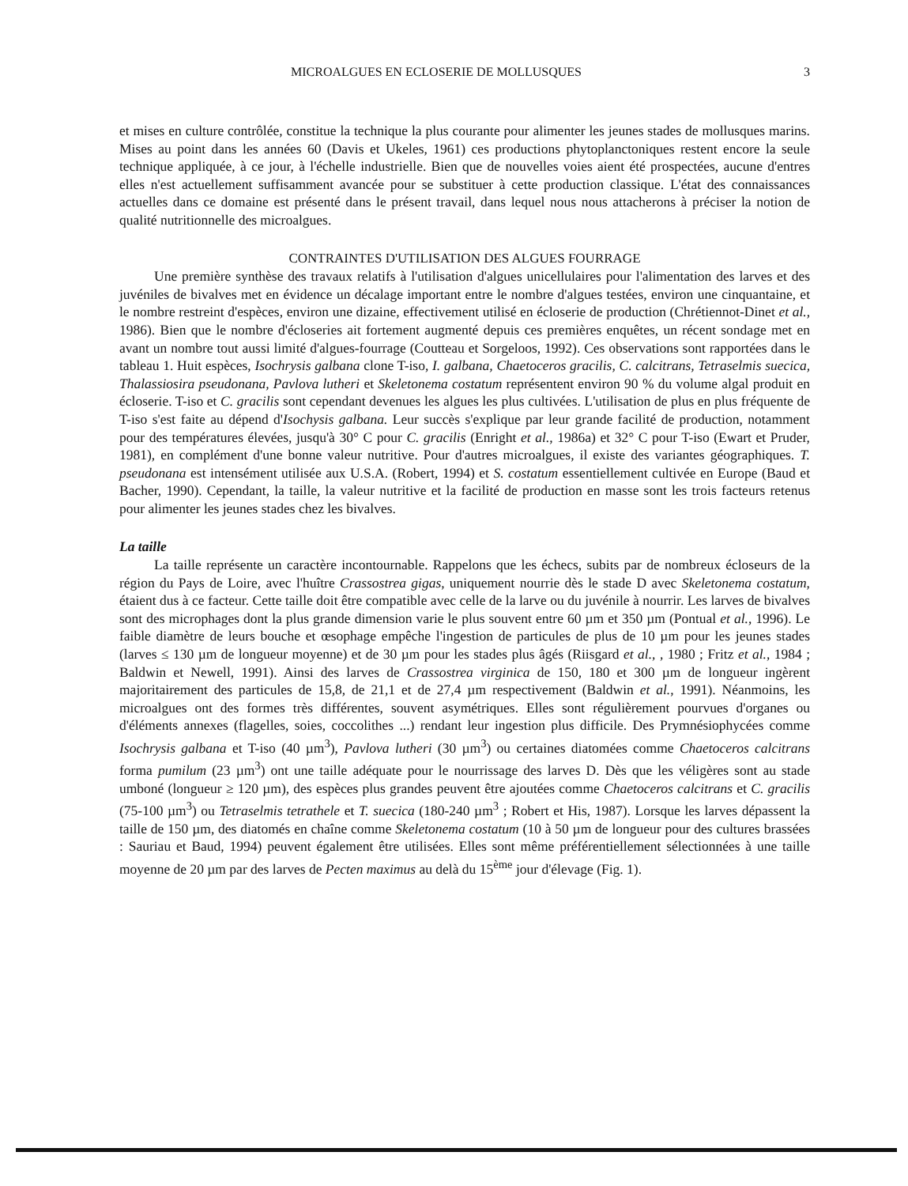MICROALGUES EN ECLOSERIE DE MOLLUSQUES 3
et mises en culture contrôlée, constitue la technique la plus courante pour alimenter les jeunes stades de mollusques marins. Mises au point dans les années 60 (Davis et Ukeles, 1961) ces productions phytoplanctoniques restent encore la seule technique appliquée, à ce jour, à l'échelle industrielle. Bien que de nouvelles voies aient été prospectées, aucune d'entres elles n'est actuellement suffisamment avancée pour se substituer à cette production classique. L'état des connaissances actuelles dans ce domaine est présenté dans le présent travail, dans lequel nous nous attacherons à préciser la notion de qualité nutritionnelle des microalgues.
CONTRAINTES D'UTILISATION DES ALGUES FOURRAGE
Une première synthèse des travaux relatifs à l'utilisation d'algues unicellulaires pour l'alimentation des larves et des juvéniles de bivalves met en évidence un décalage important entre le nombre d'algues testées, environ une cinquantaine, et le nombre restreint d'espèces, environ une dizaine, effectivement utilisé en écloserie de production (Chrétiennot-Dinet et al., 1986). Bien que le nombre d'écloseries ait fortement augmenté depuis ces premières enquêtes, un récent sondage met en avant un nombre tout aussi limité d'algues-fourrage (Coutteau et Sorgeloos, 1992). Ces observations sont rapportées dans le tableau 1. Huit espèces, Isochrysis galbana clone T-iso, I. galbana, Chaetoceros gracilis, C. calcitrans, Tetraselmis suecica, Thalassiosira pseudonana, Pavlova lutheri et Skeletonema costatum représentent environ 90 % du volume algal produit en écloserie. T-iso et C. gracilis sont cependant devenues les algues les plus cultivées. L'utilisation de plus en plus fréquente de T-iso s'est faite au dépend d'Isochysis galbana. Leur succès s'explique par leur grande facilité de production, notamment pour des températures élevées, jusqu'à 30° C pour C. gracilis (Enright et al., 1986a) et 32° C pour T-iso (Ewart et Pruder, 1981), en complément d'une bonne valeur nutritive. Pour d'autres microalgues, il existe des variantes géographiques. T. pseudonana est intensément utilisée aux U.S.A. (Robert, 1994) et S. costatum essentiellement cultivée en Europe (Baud et Bacher, 1990). Cependant, la taille, la valeur nutritive et la facilité de production en masse sont les trois facteurs retenus pour alimenter les jeunes stades chez les bivalves.
La taille
La taille représente un caractère incontournable. Rappelons que les échecs, subits par de nombreux écloseurs de la région du Pays de Loire, avec l'huître Crassostrea gigas, uniquement nourrie dès le stade D avec Skeletonema costatum, étaient dus à ce facteur. Cette taille doit être compatible avec celle de la larve ou du juvénile à nourrir. Les larves de bivalves sont des microphages dont la plus grande dimension varie le plus souvent entre 60 µm et 350 µm (Pontual et al., 1996). Le faible diamètre de leurs bouche et œsophage empêche l'ingestion de particules de plus de 10 µm pour les jeunes stades (larves ≤ 130 µm de longueur moyenne) et de 30 µm pour les stades plus âgés (Riisgard et al., , 1980 ; Fritz et al., 1984 ; Baldwin et Newell, 1991). Ainsi des larves de Crassostrea virginica de 150, 180 et 300 µm de longueur ingèrent majoritairement des particules de 15,8, de 21,1 et de 27,4 µm respectivement (Baldwin et al., 1991). Néanmoins, les microalgues ont des formes très différentes, souvent asymétriques. Elles sont régulièrement pourvues d'organes ou d'éléments annexes (flagelles, soies, coccolithes ...) rendant leur ingestion plus difficile. Des Prymnésiophycées comme Isochrysis galbana et T-iso (40 µm<sup>3</sup>), Pavlova lutheri (30 µm<sup>3</sup>) ou certaines diatomées comme Chaetoceros calcitrans forma pumilum (23 µm<sup>3</sup>) ont une taille adéquate pour le nourrissage des larves D. Dès que les véligères sont au stade umboné (longueur ≥ 120 µm), des espèces plus grandes peuvent être ajoutées comme Chaetoceros calcitrans et C. gracilis (75-100 µm<sup>3</sup>) ou Tetraselmis tetrathele et T. suecica (180-240 µm<sup>3</sup> ; Robert et His, 1987). Lorsque les larves dépassent la taille de 150 µm, des diatomés en chaîne comme Skeletonema costatum (10 à 50 µm de longueur pour des cultures brassées : Sauriau et Baud, 1994) peuvent également être utilisées. Elles sont même préférentiellement sélectionnées à une taille moyenne de 20 µm par des larves de Pecten maximus au delà du 15<sup>ème</sup> jour d'élevage (Fig. 1).